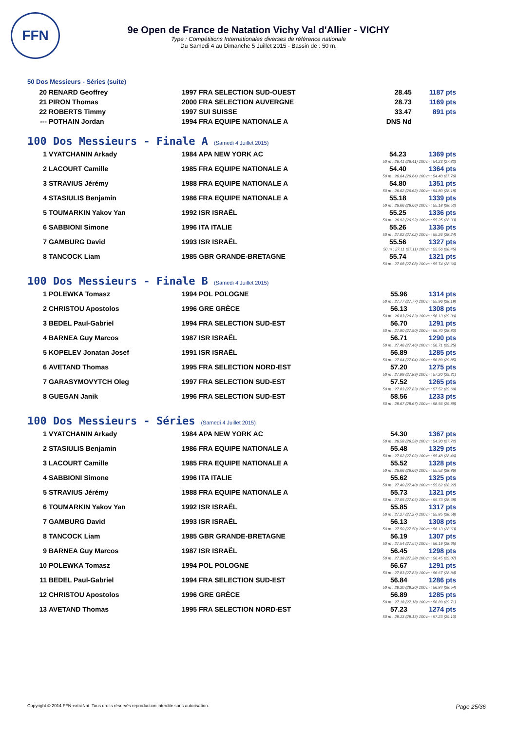FFN
9e Open de France de Natation Vichy Val d'Allier - VICHY
Type : Compétitions Internationales diverses de référence nationale
Du Samedi 4 au Dimanche 5 Juillet 2015 - Bassin de : 50 m.
50 Dos Messieurs - Séries (suite)
| 20 | RENARD Geoffrey | 1997 FRA SELECTION SUD-OUEST | 28.45 | 1187 pts |
| 21 | PIRON Thomas | 2000 FRA SELECTION AUVERGNE | 28.73 | 1169 pts |
| 22 | ROBERTS Timmy | 1997 SUI SUISSE | 33.47 | 891 pts |
| --- | POTHAIN Jordan | 1994 FRA EQUIPE NATIONALE A | DNS Nd | |
100 Dos Messieurs - Finale A (Samedi 4 Juillet 2015)
| 1 | VYATCHANIN Arkady | 1984 APA NEW YORK AC | 54.23 | 1369 pts |
| 50 m : 26.41 (26.41) 100 m : 54.23 (27.82) | | | | |
| 2 | LACOURT Camille | 1985 FRA EQUIPE NATIONALE A | 54.40 | 1364 pts |
| 50 m : 26.64 (26.64) 100 m : 54.40 (27.76) | | | | |
| 3 | STRAVIUS Jérémy | 1988 FRA EQUIPE NATIONALE A | 54.80 | 1351 pts |
| 50 m : 26.62 (26.62) 100 m : 54.80 (28.18) | | | | |
| 4 | STASIULIS Benjamin | 1986 FRA EQUIPE NATIONALE A | 55.18 | 1339 pts |
| 50 m : 26.66 (26.66) 100 m : 55.18 (28.52) | | | | |
| 5 | TOUMARKIN Yakov Yan | 1992 ISR ISRAËL | 55.25 | 1336 pts |
| 50 m : 26.92 (26.92) 100 m : 55.25 (28.33) | | | | |
| 6 | SABBIONI Simone | 1996 ITA ITALIE | 55.26 | 1336 pts |
| 50 m : 27.02 (27.02) 100 m : 55.26 (28.24) | | | | |
| 7 | GAMBURG David | 1993 ISR ISRAËL | 55.56 | 1327 pts |
| 50 m : 27.11 (27.11) 100 m : 55.56 (28.45) | | | | |
| 8 | TANCOCK Liam | 1985 GBR GRANDE-BRETAGNE | 55.74 | 1321 pts |
| 50 m : 27.08 (27.08) 100 m : 55.74 (28.66) | | | | |
100 Dos Messieurs - Finale B (Samedi 4 Juillet 2015)
| 1 | POLEWKA Tomasz | 1994 POL POLOGNE | 55.96 | 1314 pts |
| 50 m : 27.77 (27.77) 100 m : 55.96 (28.19) | | | | |
| 2 | CHRISTOU Apostolos | 1996 GRE GRÈCE | 56.13 | 1308 pts |
| 50 m : 26.83 (26.83) 100 m : 56.13 (29.30) | | | | |
| 3 | BEDEL Paul-Gabriel | 1994 FRA SELECTION SUD-EST | 56.70 | 1291 pts |
| 50 m : 27.90 (27.90) 100 m : 56.70 (28.80) | | | | |
| 4 | BARNEA Guy Marcos | 1987 ISR ISRAËL | 56.71 | 1290 pts |
| 50 m : 27.46 (27.46) 100 m : 56.71 (29.25) | | | | |
| 5 | KOPELEV Jonatan Josef | 1991 ISR ISRAËL | 56.89 | 1285 pts |
| 50 m : 27.04 (27.04) 100 m : 56.89 (29.85) | | | | |
| 6 | AVETAND Thomas | 1995 FRA SELECTION NORD-EST | 57.20 | 1275 pts |
| 50 m : 27.89 (27.89) 100 m : 57.20 (29.31) | | | | |
| 7 | GARASYMOVYTCH Oleg | 1997 FRA SELECTION SUD-EST | 57.52 | 1265 pts |
| 50 m : 27.83 (27.83) 100 m : 57.52 (29.69) | | | | |
| 8 | GUEGAN Janik | 1996 FRA SELECTION SUD-EST | 58.56 | 1233 pts |
| 50 m : 28.67 (28.67) 100 m : 58.56 (29.89) | | | | |
100 Dos Messieurs - Séries (Samedi 4 Juillet 2015)
| 1 | VYATCHANIN Arkady | 1984 APA NEW YORK AC | 54.30 | 1367 pts |
| 50 m : 26.58 (26.58) 100 m : 54.30 (27.72) | | | | |
| 2 | STASIULIS Benjamin | 1986 FRA EQUIPE NATIONALE A | 55.48 | 1329 pts |
| 50 m : 27.02 (27.02) 100 m : 55.48 (28.46) | | | | |
| 3 | LACOURT Camille | 1985 FRA EQUIPE NATIONALE A | 55.52 | 1328 pts |
| 50 m : 26.66 (26.66) 100 m : 55.52 (28.86) | | | | |
| 4 | SABBIONI Simone | 1996 ITA ITALIE | 55.62 | 1325 pts |
| 50 m : 27.40 (27.40) 100 m : 55.62 (28.22) | | | | |
| 5 | STRAVIUS Jérémy | 1988 FRA EQUIPE NATIONALE A | 55.73 | 1321 pts |
| 50 m : 27.05 (27.05) 100 m : 55.73 (28.68) | | | | |
| 6 | TOUMARKIN Yakov Yan | 1992 ISR ISRAËL | 55.85 | 1317 pts |
| 50 m : 27.27 (27.27) 100 m : 55.85 (28.58) | | | | |
| 7 | GAMBURG David | 1993 ISR ISRAËL | 56.13 | 1308 pts |
| 50 m : 27.50 (27.50) 100 m : 56.13 (28.63) | | | | |
| 8 | TANCOCK Liam | 1985 GBR GRANDE-BRETAGNE | 56.19 | 1307 pts |
| 50 m : 27.54 (27.54) 100 m : 56.19 (28.65) | | | | |
| 9 | BARNEA Guy Marcos | 1987 ISR ISRAËL | 56.45 | 1298 pts |
| 50 m : 27.38 (27.38) 100 m : 56.45 (29.07) | | | | |
| 10 | POLEWKA Tomasz | 1994 POL POLOGNE | 56.67 | 1291 pts |
| 50 m : 27.83 (27.83) 100 m : 56.67 (28.84) | | | | |
| 11 | BEDEL Paul-Gabriel | 1994 FRA SELECTION SUD-EST | 56.84 | 1286 pts |
| 50 m : 28.30 (28.30) 100 m : 56.84 (28.54) | | | | |
| 12 | CHRISTOU Apostolos | 1996 GRE GRÈCE | 56.89 | 1285 pts |
| 50 m : 27.18 (27.18) 100 m : 56.89 (29.71) | | | | |
| 13 | AVETAND Thomas | 1995 FRA SELECTION NORD-EST | 57.23 | 1274 pts |
| 50 m : 28.13 (28.13) 100 m : 57.23 (29.10) | | | | |
Copyright © 2014 FFN-extraNat. Tous droits réservés reproduction interdite sans autorisation. Page 25/36